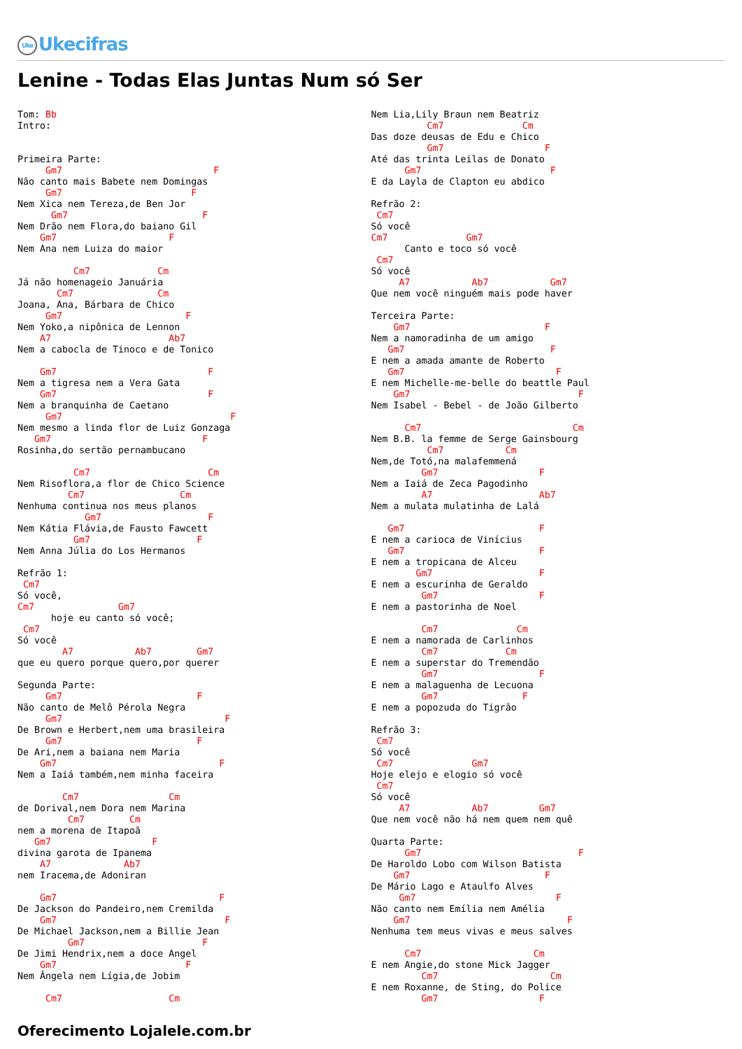Uke Ukecifras
Lenine - Todas Elas Juntas Num só Ser
Tom: Bb
Intro:


Primeira Parte:
     Gm7                           F
Não canto mais Babete nem Domingas
     Gm7                       F
Nem Xica nem Tereza,de Ben Jor
      Gm7                        F
Nem Drão nem Flora,do baiano Gil
    Gm7                    F
Nem Ana nem Luiza do maior

          Cm7            Cm
Já não homenageio Januária
       Cm7               Cm
Joana, Ana, Bárbara de Chico
     Gm7                      F
Nem Yoko,a nipônica de Lennon
    A7                     Ab7
Nem a cabocla de Tinoco e de Tonico

    Gm7                           F
Nem a tigresa nem a Vera Gata
    Gm7                           F
Nem a branquinha de Caetano
     Gm7                              F
Nem mesmo a linda flor de Luiz Gonzaga
   Gm7                           F
Rosinha,do sertão pernambucano

          Cm7                     Cm
Nem Risoflora,a flor de Chico Science
         Cm7                 Cm
Nenhuma continua nos meus planos
            Gm7                   F
Nem Kátia Flávia,de Fausto Fawcett
          Gm7                   F
Nem Anna Júlia do Los Hermanos

Refrão 1:
 Cm7
Só você,
Cm7               Gm7
      hoje eu canto só você;
 Cm7
Só você
        A7           Ab7        Gm7
que eu quero porque quero,por querer

Segunda Parte:
     Gm7                        F
Não canto de Melô Pérola Negra
     Gm7                             F
De Brown e Herbert,nem uma brasileira
     Gm7                        F
De Ari,nem a baiana nem Maria
    Gm7                             F
Nem a Iaiá também,nem minha faceira

        Cm7                Cm
de Dorival,nem Dora nem Marina
         Cm7        Cm
nem a morena de Itapoã
   Gm7                  F
divina garota de Ipanema
    A7             Ab7
nem Iracema,de Adoniran

    Gm7                             F
De Jackson do Pandeiro,nem Cremilda
    Gm7                              F
De Michael Jackson,nem a Billie Jean
         Gm7                     F
De Jimi Hendrix,nem a doce Angel
    Gm7                       F
Nem Ângela nem Lígia,de Jobim

     Cm7                   Cm
Nem Lia,Lily Braun nem Beatriz
          Cm7              Cm
Das doze deusas de Edu e Chico
          Gm7                  F
Até das trinta Leilas de Donato
      Gm7                       F
E da Layla de Clapton eu abdico

Refrão 2:
 Cm7
Só você
Cm7              Gm7
      Canto e toco só você
 Cm7
Só você
     A7           Ab7           Gm7
Que nem você ninguém mais pode haver

Terceira Parte:
    Gm7                        F
Nem a namoradinha de um amigo
   Gm7                          F
E nem a amada amante de Roberto
   Gm7                           F
E nem Michelle-me-belle do beattle Paul
    Gm7                              F
Nem Isabel - Bebel - de João Gilberto

      Cm7                           Cm
Nem B.B. la femme de Serge Gainsbourg
          Cm7           Cm
Nem,de Totó,na malafemmená
         Gm7                  F
Nem a Iaiá de Zeca Pagodinho
         A7                   Ab7
Nem a mulata mulatinha de Lalá

   Gm7                        F
E nem a carioca de Vinícius
   Gm7                        F
E nem a tropicana de Alceu
        Gm7                   F
E nem a escurinha de Geraldo
         Gm7                  F
E nem a pastorinha de Noel

         Cm7              Cm
E nem a namorada de Carlinhos
         Cm7            Cm
E nem a superstar do Tremendão
         Gm7                  F
E nem a malaguenha de Lecuona
         Gm7               F
E nem a popozuda do Tigrão

Refrão 3:
 Cm7
Só você
 Cm7              Gm7
Hoje elejo e elogio só você
 Cm7
Só você
     A7           Ab7         Gm7
Que nem você não há nem quem nem quê

Quarta Parte:
      Gm7                            F
De Haroldo Lobo com Wilson Batista
    Gm7                        F
De Mário Lago e Ataulfo Alves
     Gm7                         F
Não canto nem Emília nem Amélia
    Gm7                            F
Nenhuma tem meus vivas e meus salves

      Cm7                    Cm
E nem Angie,do stone Mick Jagger
         Cm7                    Cm
E nem Roxanne, de Sting, do Police
         Gm7                  F
Oferecimento Lojalele.com.br